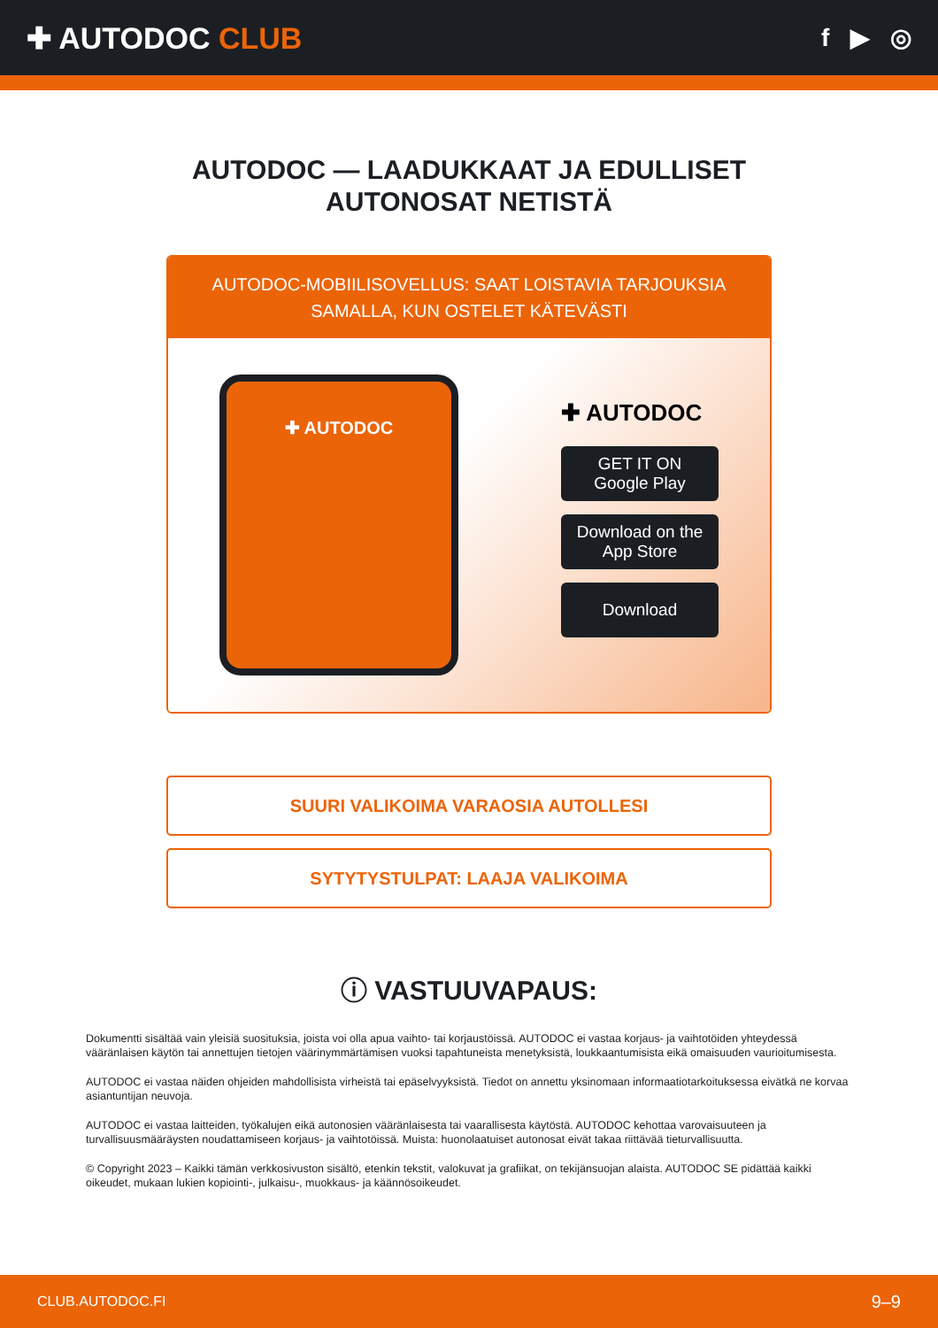✚ AUTODOC CLUB
f ▶ ◎
AUTODOC — LAADUKKAAT JA EDULLISET
AUTONOSAT NETISTÄ
AUTODOC-MOBIILISOVELLUS: SAAT LOISTAVIA TARJOUKSIA SAMALLA, KUN OSTELET KÄTEVÄSTI
✚ AUTODOC
✚ AUTODOC
GET IT ON
Google Play
Download on the
App Store
Download
SUURI VALIKOIMA VARAOSIA AUTOLLESI
SYTYTYSTULPAT: LAAJA VALIKOIMA
ⓘ VASTUUVAPAUS:
Dokumentti sisältää vain yleisiä suosituksia, joista voi olla apua vaihto- tai korjaustöissä. AUTODOC ei vastaa korjaus- ja vaihtotöiden yhteydessä vääränlaisen käytön tai annettujen tietojen väärinymmärtämisen vuoksi tapahtuneista menetyksistä, loukkaantumisista eikä omaisuuden vaurioitumisesta.
AUTODOC ei vastaa näiden ohjeiden mahdollisista virheistä tai epäselvyyksistä. Tiedot on annettu yksinomaan informaatiotarkoituksessa eivätkä ne korvaa asiantuntijan neuvoja.
AUTODOC ei vastaa laitteiden, työkalujen eikä autonosien vääränlaisesta tai vaarallisesta käytöstä. AUTODOC kehottaa varovaisuuteen ja turvallisuusmääräysten noudattamiseen korjaus- ja vaihtotöissä. Muista: huonolaatuiset autonosat eivät takaa riittävää tieturvallisuutta.
© Copyright 2023 – Kaikki tämän verkkosivuston sisältö, etenkin tekstit, valokuvat ja grafiikat, on tekijänsuojan alaista. AUTODOC SE pidättää kaikki oikeudet, mukaan lukien kopiointi-, julkaisu-, muokkaus- ja käännösoikeudet.
CLUB.AUTODOC.FI 9–9